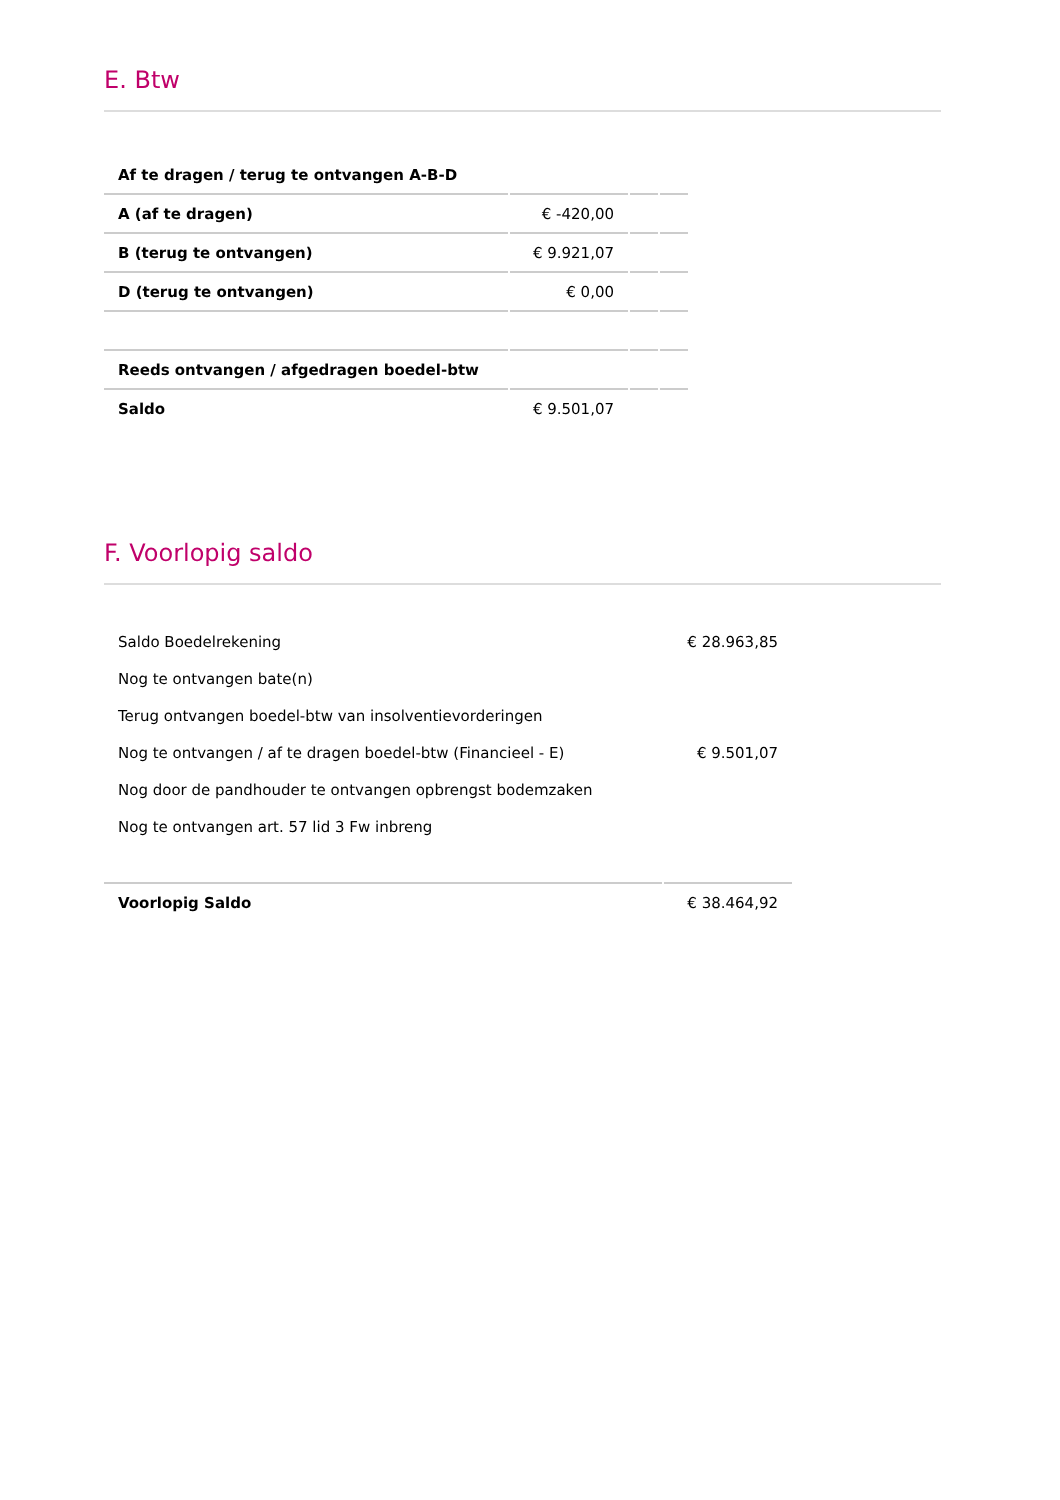E. Btw
| Af te dragen / terug te ontvangen A-B-D | | | |
| A (af te dragen) | € -420,00 | | |
| B (terug te ontvangen) | € 9.921,07 | | |
| D (terug te ontvangen) | € 0,00 | | |
| Reeds ontvangen / afgedragen boedel-btw | | | |
| Saldo | € 9.501,07 | | |
F. Voorlopig saldo
| Saldo Boedelrekening | € 28.963,85 |
| Nog te ontvangen bate(n) | |
| Terug ontvangen boedel-btw van insolventievorderingen | |
| Nog te ontvangen / af te dragen boedel-btw (Financieel - E) | € 9.501,07 |
| Nog door de pandhouder te ontvangen opbrengst bodemzaken | |
| Nog te ontvangen art. 57 lid 3 Fw inbreng | |
| Voorlopig Saldo | € 38.464,92 |